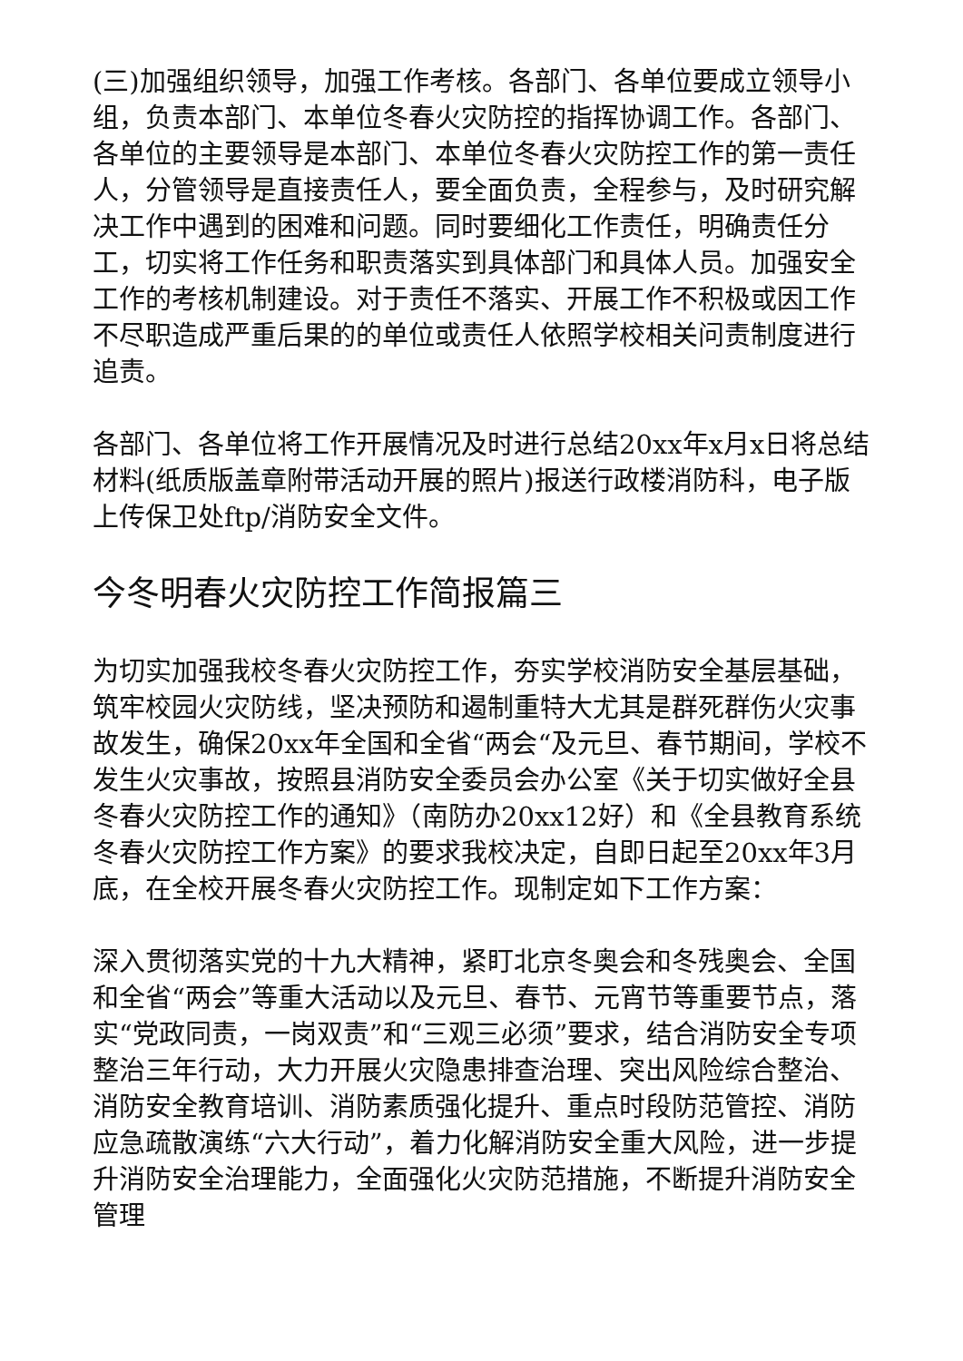(三)加强组织领导，加强工作考核。各部门、各单位要成立领导小组，负责本部门、本单位冬春火灾防控的指挥协调工作。各部门、各单位的主要领导是本部门、本单位冬春火灾防控工作的第一责任人，分管领导是直接责任人，要全面负责，全程参与，及时研究解决工作中遇到的困难和问题。同时要细化工作责任，明确责任分工，切实将工作任务和职责落实到具体部门和具体人员。加强安全工作的考核机制建设。对于责任不落实、开展工作不积极或因工作不尽职造成严重后果的的单位或责任人依照学校相关问责制度进行追责。
各部门、各单位将工作开展情况及时进行总结20xx年x月x日将总结材料(纸质版盖章附带活动开展的照片)报送行政楼消防科，电子版上传保卫处ftp/消防安全文件。
今冬明春火灾防控工作简报篇三
为切实加强我校冬春火灾防控工作，夯实学校消防安全基层基础，筑牢校园火灾防线，坚决预防和遏制重特大尤其是群死群伤火灾事故发生，确保20xx年全国和全省“两会“及元旦、春节期间，学校不发生火灾事故，按照县消防安全委员会办公室《关于切实做好全县冬春火灾防控工作的通知》（南防办20xx12好）和《全县教育系统冬春火灾防控工作方案》的要求我校决定，自即日起至20xx年3月底，在全校开展冬春火灾防控工作。现制定如下工作方案：
深入贯彻落实党的十九大精神，紧盯北京冬奥会和冬残奥会、全国和全省“两会”等重大活动以及元旦、春节、元宵节等重要节点，落实“党政同责，一岗双责”和“三观三必须”要求，结合消防安全专项整治三年行动，大力开展火灾隐患排查治理、突出风险综合整治、消防安全教育培训、消防素质强化提升、重点时段防范管控、消防应急疏散演练“六大行动”，着力化解消防安全重大风险，进一步提升消防安全治理能力，全面强化火灾防范措施，不断提升消防安全管理